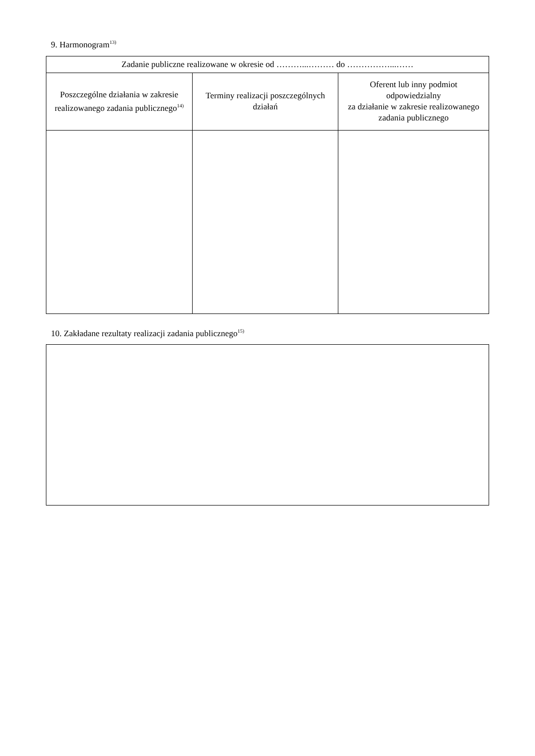9. Harmonogram<sup>13)</sup>
| Zadanie publiczne realizowane w okresie od ………...……… do ……………...…… | | |
| Poszczególne działania w zakresie realizowanego zadania publicznego<sup>14)</sup> | Terminy realizacji poszczególnych działań | Oferent lub inny podmiot odpowiedzialny za działanie w zakresie realizowanego zadania publicznego |
10. Zakładane rezultaty realizacji zadania publicznego<sup>15)</sup>